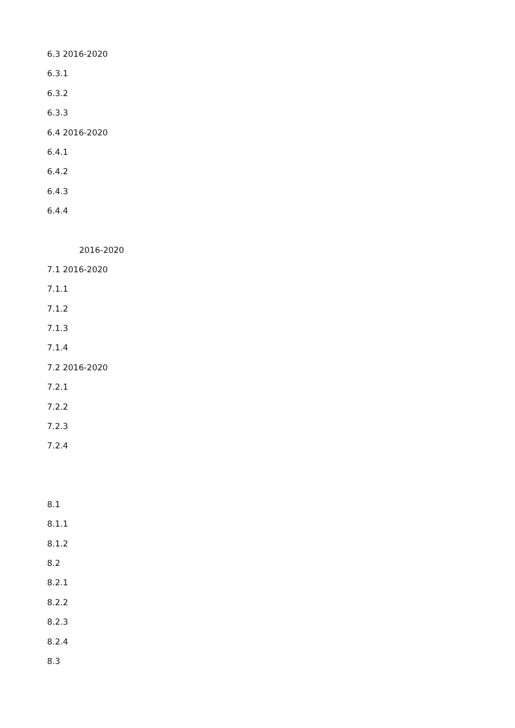6.3 2016-2020
6.3.1
6.3.2
6.3.3
6.4 2016-2020
6.4.1
6.4.2
6.4.3
6.4.4
2016-2020
7.1 2016-2020
7.1.1
7.1.2
7.1.3
7.1.4
7.2 2016-2020
7.2.1
7.2.2
7.2.3
7.2.4
8.1
8.1.1
8.1.2
8.2
8.2.1
8.2.2
8.2.3
8.2.4
8.3